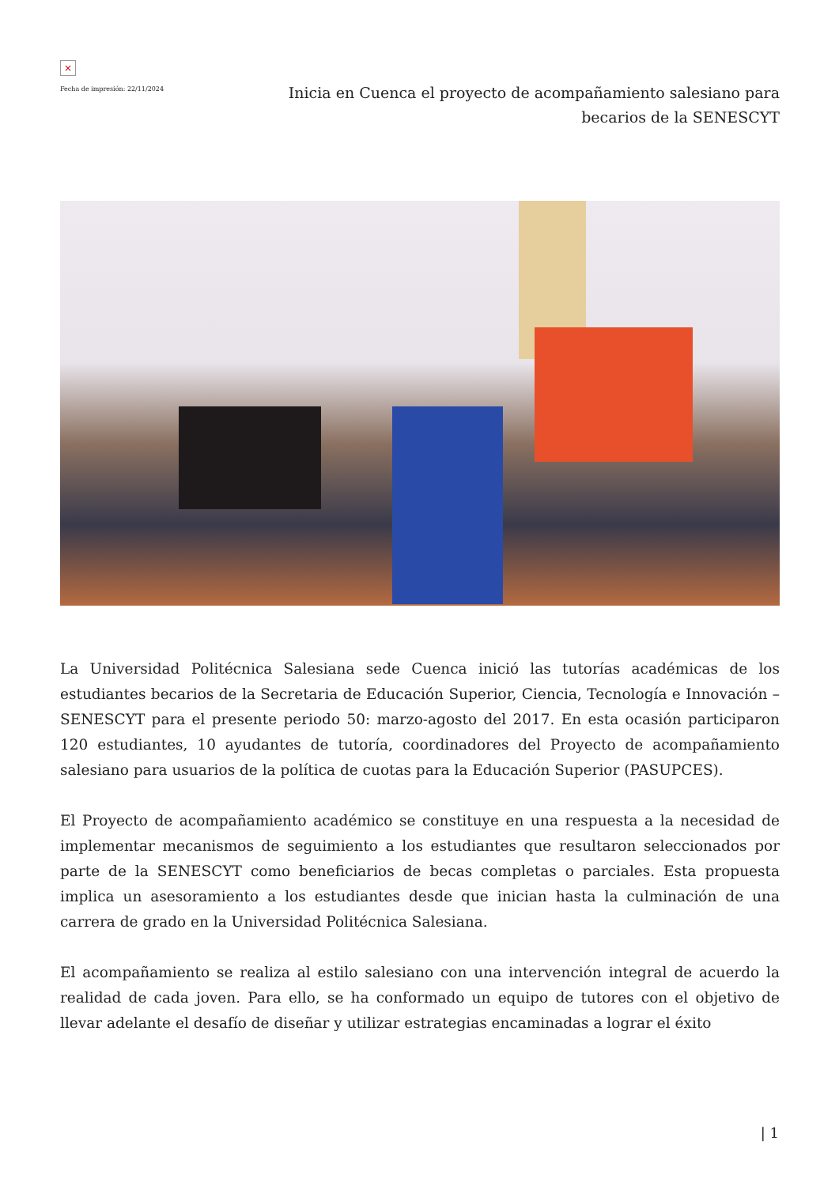×
Fecha de impresión: 22/11/2024
Inicia en Cuenca el proyecto de acompañamiento salesiano para becarios de la SENESCYT
La Universidad Politécnica Salesiana sede Cuenca inició las tutorías académicas de los estudiantes becarios de la Secretaria de Educación Superior, Ciencia, Tecnología e Innovación – SENESCYT para el presente periodo 50: marzo-agosto del 2017. En esta ocasión participaron 120 estudiantes, 10 ayudantes de tutoría, coordinadores del Proyecto de acompañamiento salesiano para usuarios de la política de cuotas para la Educación Superior (PASUPCES).
El Proyecto de acompañamiento académico se constituye en una respuesta a la necesidad de implementar mecanismos de seguimiento a los estudiantes que resultaron seleccionados por parte de la SENESCYT como beneficiarios de becas completas o parciales. Esta propuesta implica un asesoramiento a los estudiantes desde que inician hasta la culminación de una carrera de grado en la Universidad Politécnica Salesiana.
El acompañamiento se realiza al estilo salesiano con una intervención integral de acuerdo la realidad de cada joven. Para ello, se ha conformado un equipo de tutores con el objetivo de llevar adelante el desafío de diseñar y utilizar estrategias encaminadas a lograr el éxito
| 1